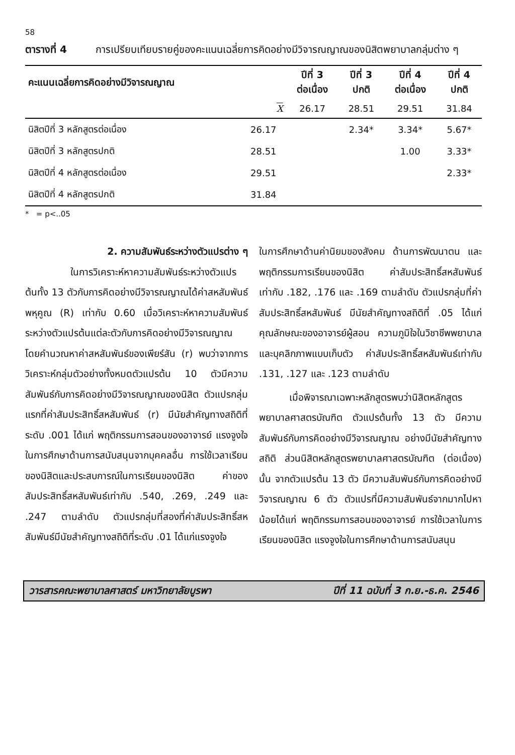58
ตารางที่ 4 การเปรียบเทียบรายคู่ของคะแนนเฉลี่ยการคิดอย่างมีวิจารณญาณของนิสิตพยาบาลกลุ่มต่าง ๆ
| คะแนนเฉลี่ยการคิดอย่างมีวิจารณญาณ | | ปีที่ 3 ต่อเนื่อง | ปีที่ 3 ปกติ | ปีที่ 4 ต่อเนื่อง | ปีที่ 4 ปกติ |
| --- | --- | --- | --- | --- | --- |
| | X | 26.17 | 28.51 | 29.51 | 31.84 |
| นิสิตปีที่ 3 หลักสูตรต่อเนื่อง | 26.17 | | 2.34* | 3.34* | 5.67* |
| นิสิตปีที่ 3 หลักสูตรปกติ | 28.51 | | | 1.00 | 3.33* |
| นิสิตปีที่ 4 หลักสูตรต่อเนื่อง | 29.51 | | | | 2.33* |
| นิสิตปีที่ 4 หลักสูตรปกติ | 31.84 | | | | |
* = p<..05
2. ความสัมพันธ์ระหว่างตัวแปรต่าง ๆ
ในการวิเคราะห์หาความสัมพันธ์ระหว่างตัวแปรต้นทั้ง 13 ตัวกับการคิดอย่างมีวิจารณญาณได้ค่าสหสัมพันธ์พหุคูณ (R) เท่ากับ 0.60 เมื่อวิเคราะห์หาความสัมพันธ์ระหว่างตัวแปรต้นแต่ละตัวกับการคิดอย่างมีวิจารณญาณ โดยคำนวณหาค่าสหสัมพันธ์ของเพียร์สัน (r) พบว่าจากการวิเคราะห์กลุ่มตัวอย่างทั้งหมดตัวแปรต้น 10 ตัวมีความสัมพันธ์กับการคิดอย่างมีวิจารณญาณของนิสิต ตัวแปรกลุ่มแรกที่ค่าสัมประสิทธิ์สหสัมพันธ์ (r) มีนัยสำคัญทางสถิติที่ระดับ .001 ได้แก่ พฤติกรรมการสอนของอาจารย์ แรงจูงใจในการศึกษาด้านการสนับสนุนจากบุคคลอื่น การใช้เวลาเรียนของนิสิตและประสบการณ์ในการเรียนของนิสิต ค่าของสัมประสิทธิ์สหสัมพันธ์เท่ากับ .540, .269, .249 และ .247 ตามลำดับ ตัวแปรกลุ่มที่สองที่ค่าสัมประสิทธิ์สหสัมพันธ์มีนัยสำคัญทางสถิติที่ระดับ .01 ได้แก่แรงจูงใจ
ในการศึกษาด้านค่านิยมของสังคม ด้านการพัฒนาตน และพฤติกรรมการเรียนของนิสิต ค่าสัมประสิทธิ์สหสัมพันธ์เท่ากับ .182, .176 และ .169 ตามลำดับ ตัวแปรกลุ่มที่ค่าสัมประสิทธิ์สหสัมพันธ์ มีนัยสำคัญทางสถิติที่ .05 ได้แก่ คุณลักษณะของอาจารย์ผู้สอน ความภูมิใจในวิชาชีพพยาบาล และบุคลิกภาพแบบเก็บตัว ค่าสัมประสิทธิ์สหสัมพันธ์เท่ากับ .131, .127 และ .123 ตามลำดับ
เมื่อพิจารณาเฉพาะหลักสูตรพบว่านิสิตหลักสูตรพยาบาลศาสตรบัณฑิต ตัวแปรต้นทั้ง 13 ตัว มีความสัมพันธ์กับการคิดอย่างมีวิจารณญาณ อย่างมีนัยสำคัญทางสถิติ ส่วนนิสิตหลักสูตรพยาบาลศาสตรบัณฑิต (ต่อเนื่อง) นั้น จากตัวแปรต้น 13 ตัว มีความสัมพันธ์กับการคิดอย่างมีวิจารณญาณ 6 ตัว ตัวแปรที่มีความสัมพันธ์จากมากไปหาน้อยได้แก่ พฤติกรรมการสอนของอาจารย์ การใช้เวลาในการเรียนของนิสิต แรงจูงใจในการศึกษาด้านการสนับสนุน
วารสารคณะพยาบาลศาสตร์ มหาวิทยาลัยบูรพา ปีที่ 11 ฉบับที่ 3 ก.ย.-ธ.ค. 2546